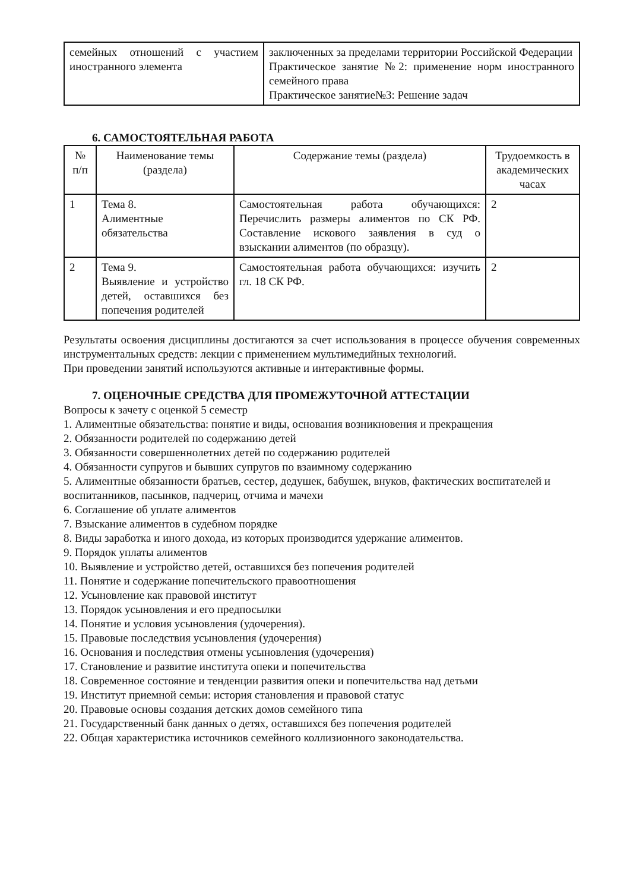| семейных отношений с участием иностранного элемента | заключенных за пределами территории Российской Федерации Практическое занятие №2: применение норм иностранного семейного права Практическое занятие№3: Решение задач |
6. САМОСТОЯТЕЛЬНАЯ РАБОТА
| № п/п | Наименование темы (раздела) | Содержание темы (раздела) | Трудоемкость в академических часах |
| --- | --- | --- | --- |
| 1 | Тема 8. Алиментные обязательства | Самостоятельная работа обучающихся: Перечислить размеры алиментов по СК РФ. Составление искового заявления в суд о взыскании алиментов (по образцу). | 2 |
| 2 | Тема 9. Выявление и устройство детей, оставшихся без попечения родителей | Самостоятельная работа обучающихся: изучить гл. 18 СК РФ. | 2 |
Результаты освоения дисциплины достигаются за счет использования в процессе обучения современных инструментальных средств: лекции с применением мультимедийных технологий.
При проведении занятий используются активные и интерактивные формы.
7. ОЦЕНОЧНЫЕ СРЕДСТВА ДЛЯ ПРОМЕЖУТОЧНОЙ АТТЕСТАЦИИ
Вопросы к зачету с оценкой 5 семестр
1. Алиментные обязательства: понятие и виды, основания возникновения и прекращения
2. Обязанности родителей по содержанию детей
3. Обязанности совершеннолетних детей по содержанию родителей
4. Обязанности супругов и бывших супругов по взаимному содержанию
5. Алиментные обязанности братьев, сестер, дедушек, бабушек, внуков, фактических воспитателей и воспитанников, пасынков, падчериц, отчима и мачехи
6. Соглашение об уплате алиментов
7. Взыскание алиментов в судебном порядке
8. Виды заработка и иного дохода, из которых производится удержание алиментов.
9. Порядок уплаты алиментов
10. Выявление и устройство детей, оставшихся без попечения родителей
11. Понятие и содержание попечительского правоотношения
12. Усыновление как правовой институт
13. Порядок усыновления и его предпосылки
14. Понятие и условия усыновления (удочерения).
15. Правовые последствия усыновления (удочерения)
16. Основания и последствия отмены усыновления (удочерения)
17. Становление и развитие института опеки и попечительства
18. Современное состояние и тенденции развития опеки и попечительства над детьми
19. Институт приемной семьи: история становления и правовой статус
20. Правовые основы создания детских домов семейного типа
21. Государственный банк данных о детях, оставшихся без попечения родителей
22. Общая характеристика источников семейного коллизионного законодательства.